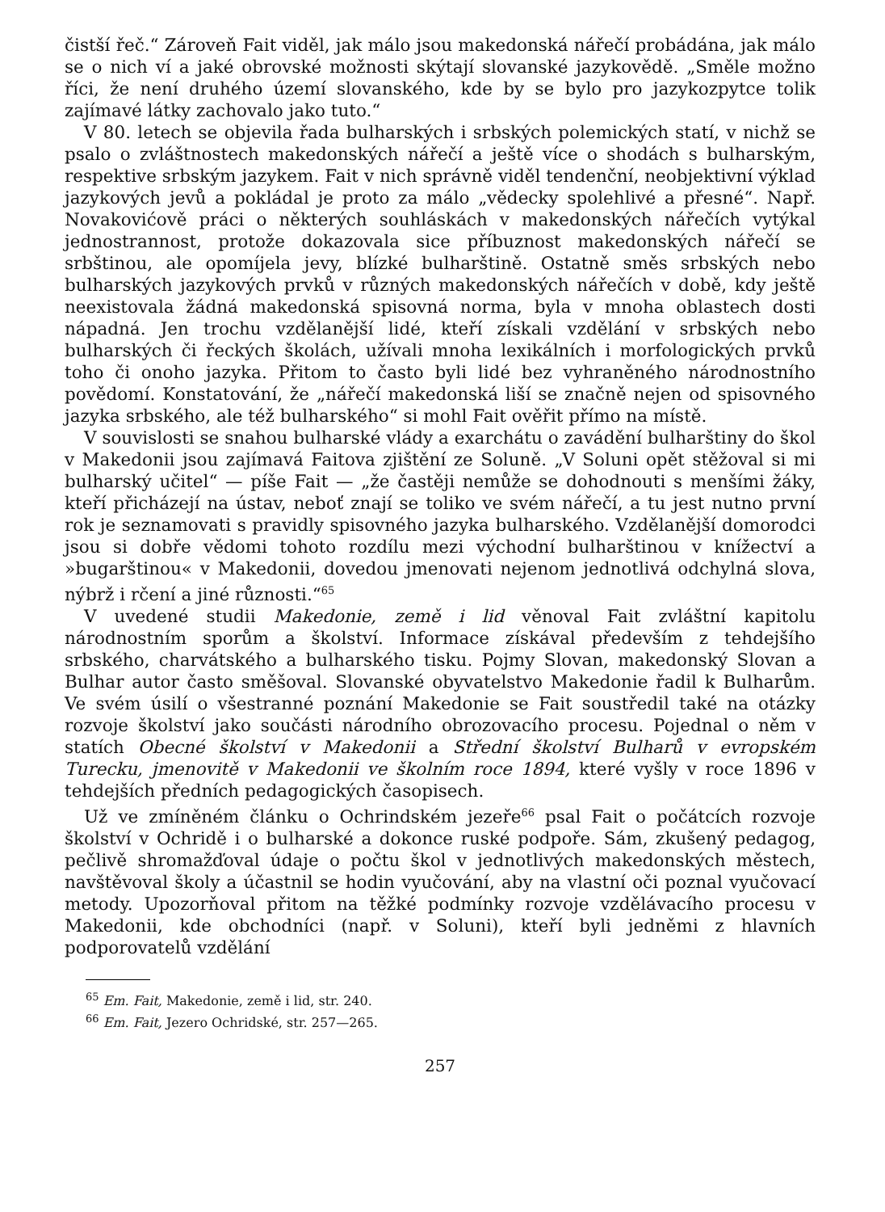čistší řeč.“ Zároveň Fait viděl, jak málo jsou makedonská nářečí probádána, jak málo se o nich ví a jaké obrovské možnosti skýtají slovanské jazykovědě. „Směle možno říci, že není druhého území slovanského, kde by se bylo pro jazykozpytce tolik zajímavé látky zachovalo jako tuto.“
V 80. letech se objevila řada bulharských i srbských polemických statí, v nichž se psalo o zvláštnostech makedonských nářečí a ještě více o shodách s bulharským, respektive srbským jazykem. Fait v nich správně viděl tendenční, neobjektivní výklad jazykových jevů a pokládal je proto za málo „vědecky spolehlivé a přesné“. Např. Novakovićově práci o některých souhláskách v makedonských nářečích vytýkal jednostrannost, protože dokazovala sice příbuznost makedonských nářečí se srbštinou, ale opomíjela jevy, blízké bulharštině. Ostatně směs srbských nebo bulharských jazykových prvků v různých makedonských nářečích v době, kdy ještě neexistovala žádná makedonská spisovná norma, byla v mnoha oblastech dosti nápadná. Jen trochu vzdělanější lidé, kteří získali vzdělání v srbských nebo bulharských či řeckých školách, užívali mnoha lexikálních i morfologických prvků toho či onoho jazyka. Přitom to často byli lidé bez vyhraněného národnostního povědomí. Konstatování, že „nářečí makedonská liší se značně nejen od spisovného jazyka srbského, ale též bulharského“ si mohl Fait ověřit přímo na místě.
V souvislosti se snahou bulharské vlády a exarchátu o zavádění bulharštiny do škol v Makedonii jsou zajímavá Faitova zjištění ze Soluně. „V Soluni opět stěžoval si mi bulharský učitel“ — píše Fait — „že častěji nemůže se dohodnouti s menšími žáky, kteří přicházejí na ústav, neboť znají se toliko ve svém nářečí, a tu jest nutno první rok je seznamovati s pravidly spisovného jazyka bulharského. Vzdělanější domorodci jsou si dobře vědomi tohoto rozdílu mezi východní bulharštinou v knížectví a »bugarštinou« v Makedonii, dovedou jmenovati nejenom jednotlivá odchylná slova, nýbrž i rčení a jiné různosti.“<sup>65</sup>
V uvedené studii Makedonie, země i lid věnoval Fait zvláštní kapitolu národnostním sporům a školství. Informace získával především z tehdejšího srbského, charvátského a bulharského tisku. Pojmy Slovan, makedonský Slovan a Bulhar autor často směšoval. Slovanské obyvatelstvo Makedonie řadil k Bulharům. Ve svém úsilí o všestranné poznání Makedonie se Fait soustředil také na otázky rozvoje školství jako součásti národního obrozovacího procesu. Pojednal o něm v statích Obecné školství v Makedonii a Střední školství Bulharů v evropském Turecku, jmenovitě v Makedonii ve školním roce 1894, které vyšly v roce 1896 v tehdejších předních pedagogických časopisech.
Už ve zmíněném článku o Ochrindském jezeře<sup>66</sup> psal Fait o počátcích rozvoje školství v Ochridě i o bulharské a dokonce ruské podpoře. Sám, zkušený pedagog, pečlivě shromažďoval údaje o počtu škol v jednotlivých makedonských městech, navštěvoval školy a účastnil se hodin vyučování, aby na vlastní oči poznal vyučovací metody. Upozorňoval přitom na těžké podmínky rozvoje vzdělávacího procesu v Makedonii, kde obchodníci (např. v Soluni), kteří byli jedněmi z hlavních podporovatelů vzdělání
<sup>65</sup> Em. Fait, Makedonie, země i lid, str. 240.
<sup>66</sup> Em. Fait, Jezero Ochridské, str. 257—265.
257